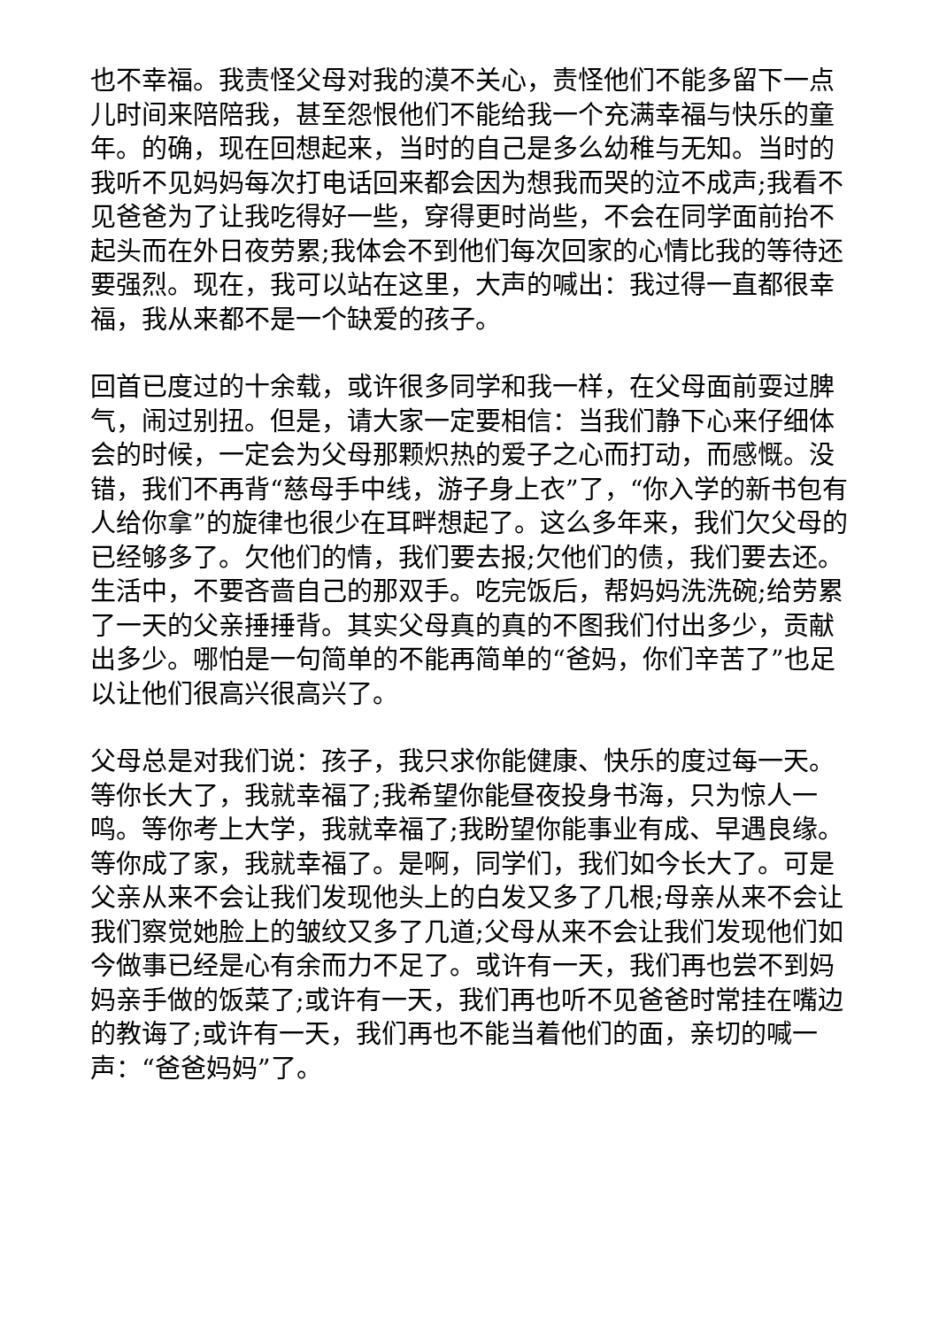也不幸福。我责怪父母对我的漠不关心，责怪他们不能多留下一点儿时间来陪陪我，甚至怨恨他们不能给我一个充满幸福与快乐的童年。的确，现在回想起来，当时的自己是多么幼稚与无知。当时的我听不见妈妈每次打电话回来都会因为想我而哭的泣不成声;我看不见爸爸为了让我吃得好一些，穿得更时尚些，不会在同学面前抬不起头而在外日夜劳累;我体会不到他们每次回家的心情比我的等待还要强烈。现在，我可以站在这里，大声的喊出：我过得一直都很幸福，我从来都不是一个缺爱的孩子。
回首已度过的十余载，或许很多同学和我一样，在父母面前耍过脾气，闹过别扭。但是，请大家一定要相信：当我们静下心来仔细体会的时候，一定会为父母那颗炽热的爱子之心而打动，而感慨。没错，我们不再背“慈母手中线，游子身上衣”了，“你入学的新书包有人给你拿”的旋律也很少在耳畔想起了。这么多年来，我们欠父母的已经够多了。欠他们的情，我们要去报;欠他们的债，我们要去还。生活中，不要吝啬自己的那双手。吃完饭后，帮妈妈洗洗碗;给劳累了一天的父亲捶捶背。其实父母真的真的不图我们付出多少，贡献出多少。哪怕是一句简单的不能再简单的“爸妈，你们辛苦了”也足以让他们很高兴很高兴了。
父母总是对我们说：孩子，我只求你能健康、快乐的度过每一天。等你长大了，我就幸福了;我希望你能昼夜投身书海，只为惊人一鸣。等你考上大学，我就幸福了;我盼望你能事业有成、早遇良缘。等你成了家，我就幸福了。是啊，同学们，我们如今长大了。可是父亲从来不会让我们发现他头上的白发又多了几根;母亲从来不会让我们察觉她脸上的皱纹又多了几道;父母从来不会让我们发现他们如今做事已经是心有余而力不足了。或许有一天，我们再也尝不到妈妈亲手做的饭菜了;或许有一天，我们再也听不见爸爸时常挂在嘴边的教诲了;或许有一天，我们再也不能当着他们的面，亲切的喊一声：“爸爸妈妈”了。